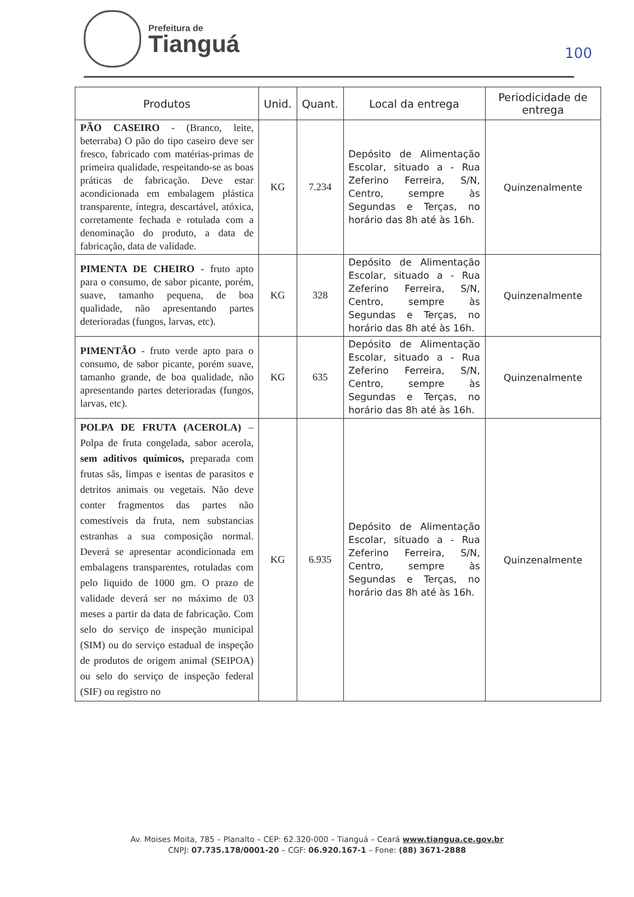Prefeitura de
Tianguá
100
| Produtos | Unid. | Quant. | Local da entrega | Periodicidade de entrega |
| --- | --- | --- | --- | --- |
| PÃO CASEIRO - (Branco, leite, beterraba) O pão do tipo caseiro deve ser fresco, fabricado com matérias-primas de primeira qualidade, respeitando-se as boas práticas de fabricação. Deve estar acondicionada em embalagem plástica transparente, íntegra, descartável, atóxica, corretamente fechada e rotulada com a denominação do produto, a data de fabricação, data de validade. | KG | 7.234 | Depósito de Alimentação Escolar, situado a - Rua Zeferino Ferreira, S/N, Centro, sempre às Segundas e Terças, no horário das 8h até às 16h. | Quinzenalmente |
| PIMENTA DE CHEIRO - fruto apto para o consumo, de sabor picante, porém, suave, tamanho pequena, de boa qualidade, não apresentando partes deterioradas (fungos, larvas, etc). | KG | 328 | Depósito de Alimentação Escolar, situado a - Rua Zeferino Ferreira, S/N, Centro, sempre às Segundas e Terças, no horário das 8h até às 16h. | Quinzenalmente |
| PIMENTÃO - fruto verde apto para o consumo, de sabor picante, porém suave, tamanho grande, de boa qualidade, não apresentando partes deterioradas (fungos, larvas, etc). | KG | 635 | Depósito de Alimentação Escolar, situado a - Rua Zeferino Ferreira, S/N, Centro, sempre às Segundas e Terças, no horário das 8h até às 16h. | Quinzenalmente |
| POLPA DE FRUTA (ACEROLA) – Polpa de fruta congelada, sabor acerola, sem aditivos químicos, preparada com frutas sãs, limpas e isentas de parasitos e detritos animais ou vegetais. Não deve conter fragmentos das partes não comestíveis da fruta, nem substancias estranhas a sua composição normal. Deverá se apresentar acondicionada em embalagens transparentes, rotuladas com pelo liquido de 1000 gm. O prazo de validade deverá ser no máximo de 03 meses a partir da data de fabricação. Com selo do serviço de inspeção municipal (SIM) ou do serviço estadual de inspeção de produtos de origem animal (SEIPOA) ou selo do serviço de inspeção federal (SIF) ou registro no | KG | 6.935 | Depósito de Alimentação Escolar, situado a - Rua Zeferino Ferreira, S/N, Centro, sempre às Segundas e Terças, no horário das 8h até às 16h. | Quinzenalmente |
Av. Moises Moita, 785 – Planalto – CEP: 62.320-000 – Tianguá – Ceará www.tiangua.ce.gov.br
CNPJ: 07.735.178/0001-20 – CGF: 06.920.167-1 – Fone: (88) 3671-2888